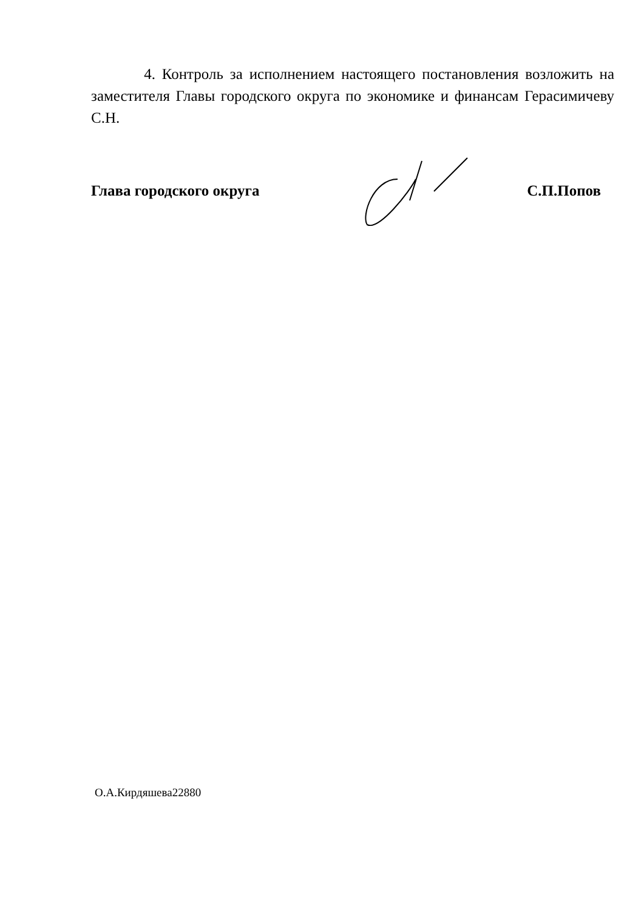4. Контроль за исполнением настоящего постановления возложить на заместителя Главы городского округа по экономике и финансам Герасимичеву С.Н.
Глава городского округа С.П.Попов
О.А.Кирдяшева22880